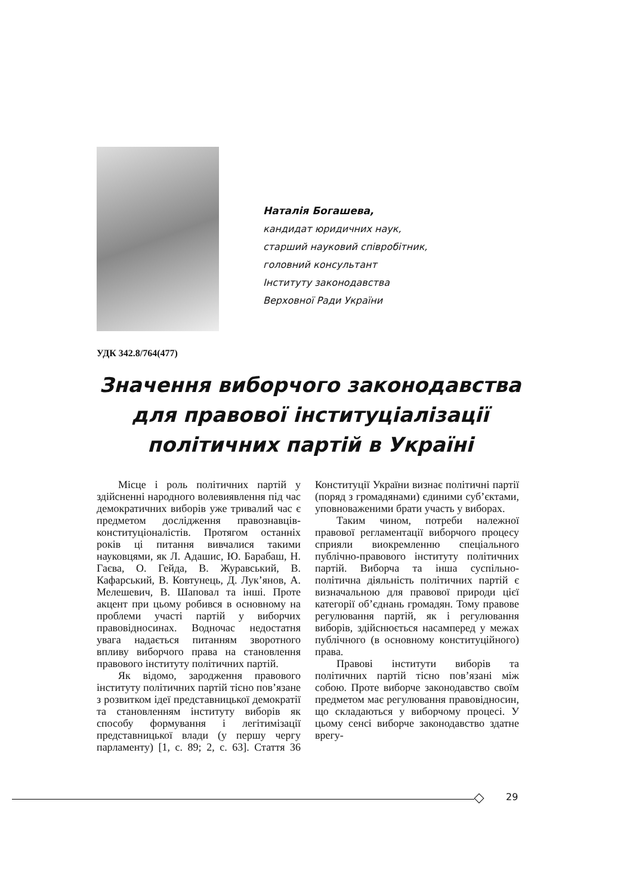Наталія Богашева,
кандидат юридичних наук,
старший науковий співробітник,
головний консультант
Інституту законодавства
Верховної Ради України
УДК 342.8/764(477)
Значення виборчого законодавства для правової інституціалізації політичних партій в Україні
Місце і роль політичних партій у здійсненні народного волевиявлення під час демократичних виборів уже тривалий час є предметом дослідження правознавців-конституціоналістів. Протягом останніх років ці питання вивчалися такими науковцями, як Л. Адашис, Ю. Барабаш, Н. Гаєва, О. Гейда, В. Журавський, В. Кафарський, В. Ковтунець, Д. Лук’янов, А. Мелешевич, В. Шаповал та інші. Проте акцент при цьому робився в основному на проблеми участі партій у виборчих правовідносинах. Водночас недостатня увага надається питанням зворотного впливу виборчого права на становлення правового інституту політичних партій.
Як відомо, зародження правового інституту політичних партій тісно пов’язане з розвитком ідеї представницької демократії та становленням інституту виборів як способу формування і легітимізації представницької влади (у першу чергу парламенту) [1, с. 89; 2, с. 63]. Стаття 36 Конституції України визнає політичні партії (поряд з громадянами) єдиними суб’єктами, уповноваженими брати участь у виборах.
Таким чином, потреби належної правової регламентації виборчого процесу сприяли виокремленню спеціального публічно-правового інституту політичних партій. Виборча та інша суспільно-політична діяльність політичних партій є визначальною для правової природи цієї категорії об’єднань громадян. Тому правове регулювання партій, як і регулювання виборів, здійснюється насамперед у межах публічного (в основному конституційного) права.
Правові інститути виборів та політичних партій тісно пов’язані між собою. Проте виборче законодавство своїм предметом має регулювання правовідносин, що складаються у виборчому процесі. У цьому сенсі виборче законодавство здатне врегу-
29